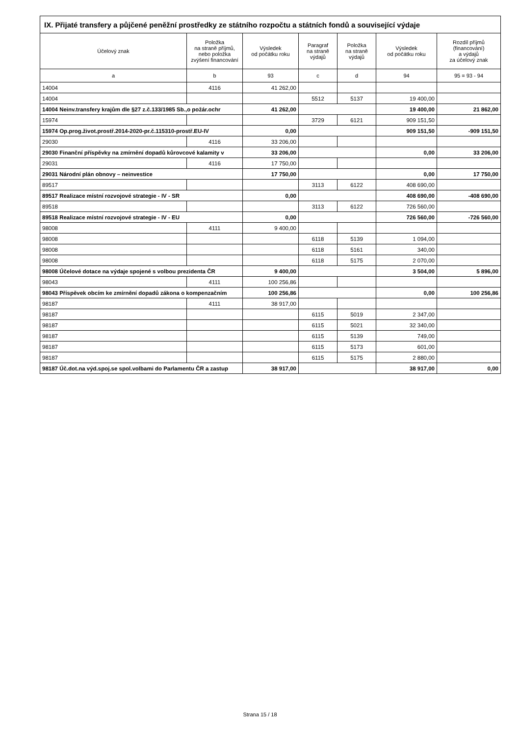| IX. Přijaté transfery a půjčené peněžní prostředky ze státního rozpočtu a státních fondů a související výdaje | | | | | | |
| --- | --- | --- | --- | --- | --- | --- |
| Účelový znak | Položka na straně příjmů, nebo položka zvýšení financování | Výsledek od počátku roku | Paragraf na straně výdajů | Položka na straně výdajů | Výsledek od počátku roku | Rozdíl příjmů (financování) a výdajů za účelový znak |
| a | b | 93 | c | d | 94 | 95 = 93 - 94 |
| 14004 | 4116 | 41 262,00 | | | | |
| 14004 | | | 5512 | 5137 | 19 400,00 | |
| 14004 Neinv.transfery krajům dle §27 z.č.133/1985 Sb.,o požár.ochr | | 41 262,00 | | | 19 400,00 | 21 862,00 |
| 15974 | | | 3729 | 6121 | 909 151,50 | |
| 15974 Op.prog.život.prostř.2014-2020-pr.č.115310-prostř.EU-IV | | 0,00 | | | 909 151,50 | -909 151,50 |
| 29030 | 4116 | 33 206,00 | | | | |
| 29030 Finanční příspěvky na zmírnění dopadů kůrovcové kalamity v | | 33 206,00 | | | 0,00 | 33 206,00 |
| 29031 | 4116 | 17 750,00 | | | | |
| 29031 Národní plán obnovy – neinvestice | | 17 750,00 | | | 0,00 | 17 750,00 |
| 89517 | | | 3113 | 6122 | 408 690,00 | |
| 89517 Realizace místní rozvojové strategie - IV - SR | | 0,00 | | | 408 690,00 | -408 690,00 |
| 89518 | | | 3113 | 6122 | 726 560,00 | |
| 89518 Realizace místní rozvojové strategie - IV - EU | | 0,00 | | | 726 560,00 | -726 560,00 |
| 98008 | 4111 | 9 400,00 | | | | |
| 98008 | | | 6118 | 5139 | 1 094,00 | |
| 98008 | | | 6118 | 5161 | 340,00 | |
| 98008 | | | 6118 | 5175 | 2 070,00 | |
| 98008 Účelové dotace na výdaje spojené s volbou prezidenta ČR | | 9 400,00 | | | 3 504,00 | 5 896,00 |
| 98043 | 4111 | 100 256,86 | | | | |
| 98043 Příspěvek obcím ke zmírnění dopadů zákona o kompenzačním | | 100 256,86 | | | 0,00 | 100 256,86 |
| 98187 | 4111 | 38 917,00 | | | | |
| 98187 | | | 6115 | 5019 | 2 347,00 | |
| 98187 | | | 6115 | 5021 | 32 340,00 | |
| 98187 | | | 6115 | 5139 | 749,00 | |
| 98187 | | | 6115 | 5173 | 601,00 | |
| 98187 | | | 6115 | 5175 | 2 880,00 | |
| 98187 Úč.dot.na výd.spoj.se spol.volbami do Parlamentu ČR a zastup | | 38 917,00 | | | 38 917,00 | 0,00 |
Strana 15 / 18